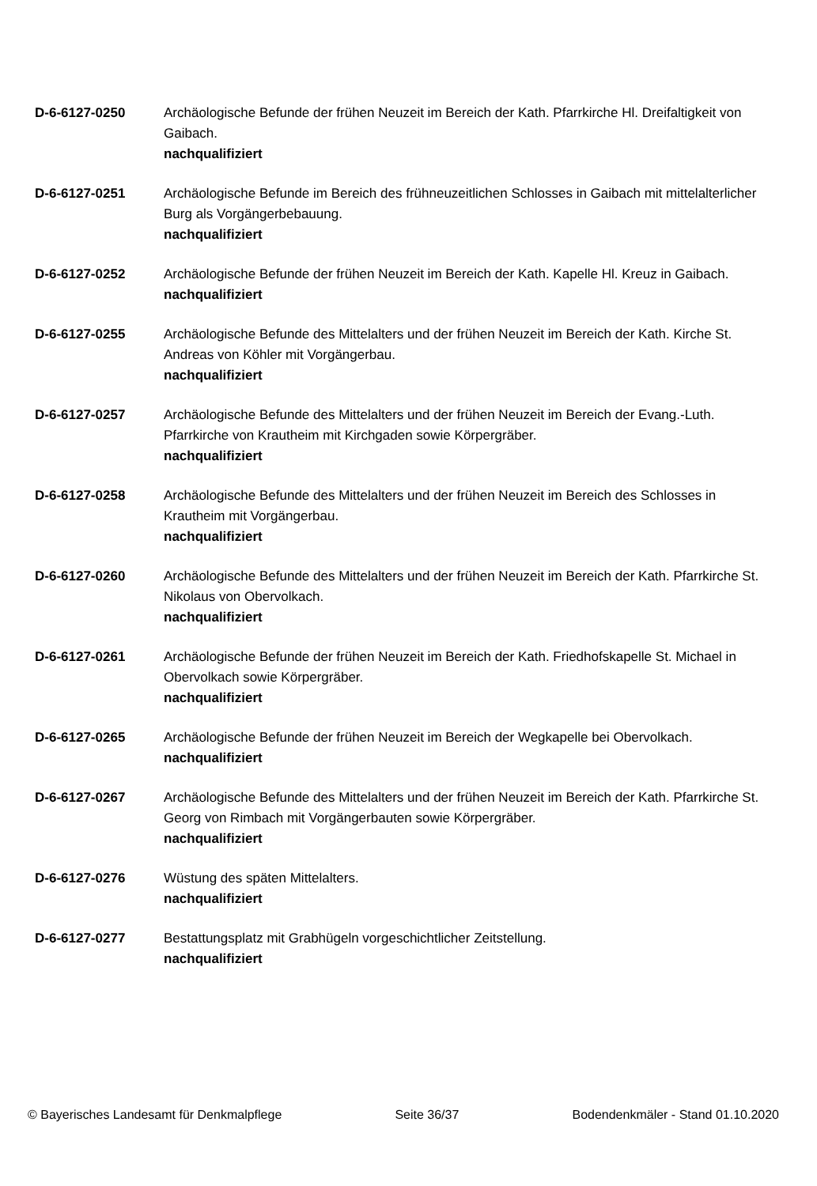D-6-6127-0250 Archäologische Befunde der frühen Neuzeit im Bereich der Kath. Pfarrkirche Hl. Dreifaltigkeit von Gaibach.
nachqualifiziert
D-6-6127-0251 Archäologische Befunde im Bereich des frühneuzeitlichen Schlosses in Gaibach mit mittelalterlicher Burg als Vorgängerbebauung.
nachqualifiziert
D-6-6127-0252 Archäologische Befunde der frühen Neuzeit im Bereich der Kath. Kapelle Hl. Kreuz in Gaibach.
nachqualifiziert
D-6-6127-0255 Archäologische Befunde des Mittelalters und der frühen Neuzeit im Bereich der Kath. Kirche St. Andreas von Köhler mit Vorgängerbau.
nachqualifiziert
D-6-6127-0257 Archäologische Befunde des Mittelalters und der frühen Neuzeit im Bereich der Evang.-Luth. Pfarrkirche von Krautheim mit Kirchgaden sowie Körpergräber.
nachqualifiziert
D-6-6127-0258 Archäologische Befunde des Mittelalters und der frühen Neuzeit im Bereich des Schlosses in Krautheim mit Vorgängerbau.
nachqualifiziert
D-6-6127-0260 Archäologische Befunde des Mittelalters und der frühen Neuzeit im Bereich der Kath. Pfarrkirche St. Nikolaus von Obervolkach.
nachqualifiziert
D-6-6127-0261 Archäologische Befunde der frühen Neuzeit im Bereich der Kath. Friedhofskapelle St. Michael in Obervolkach sowie Körpergräber.
nachqualifiziert
D-6-6127-0265 Archäologische Befunde der frühen Neuzeit im Bereich der Wegkapelle bei Obervolkach.
nachqualifiziert
D-6-6127-0267 Archäologische Befunde des Mittelalters und der frühen Neuzeit im Bereich der Kath. Pfarrkirche St. Georg von Rimbach mit Vorgängerbauten sowie Körpergräber.
nachqualifiziert
D-6-6127-0276 Wüstung des späten Mittelalters.
nachqualifiziert
D-6-6127-0277 Bestattungsplatz mit Grabhügeln vorgeschichtlicher Zeitstellung.
nachqualifiziert
© Bayerisches Landesamt für Denkmalpflege Seite 36/37 Bodendenkmäler - Stand 01.10.2020